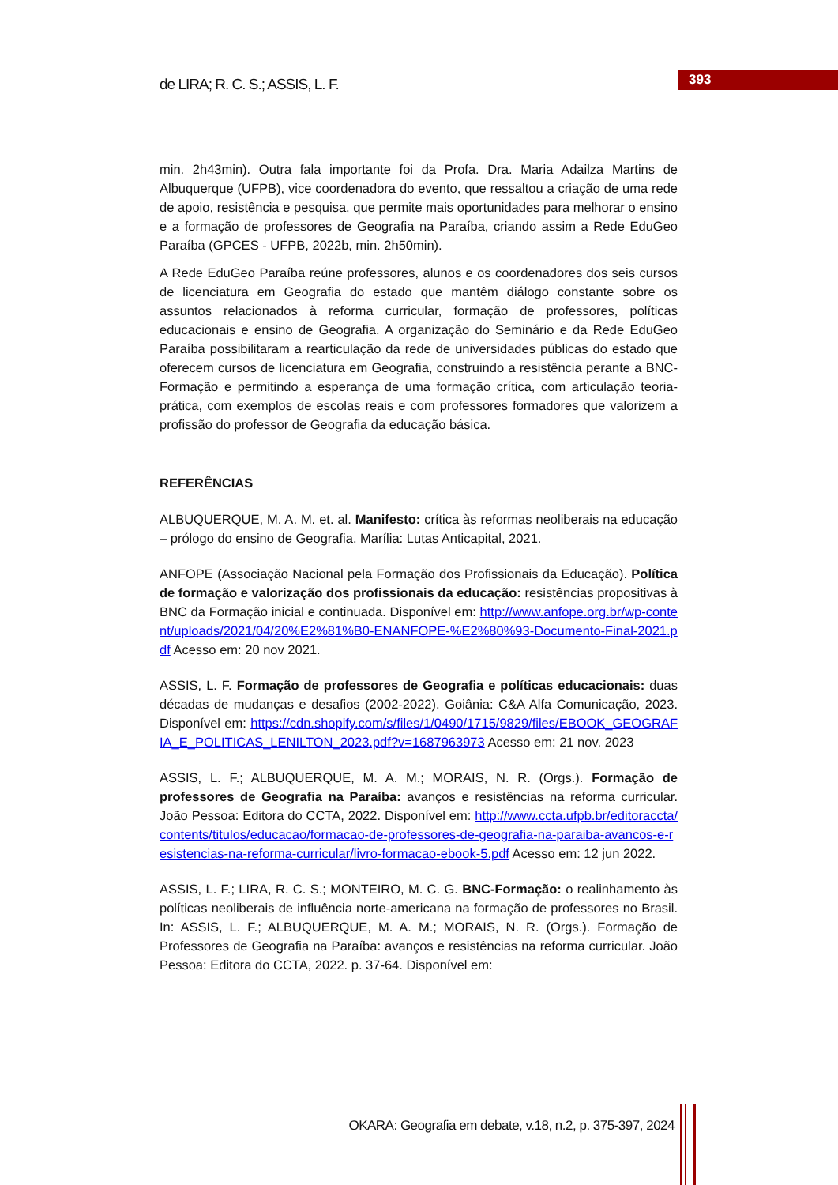de LIRA; R. C. S.; ASSIS, L. F.
393
min. 2h43min). Outra fala importante foi da Profa. Dra. Maria Adailza Martins de Albuquerque (UFPB), vice coordenadora do evento, que ressaltou a criação de uma rede de apoio, resistência e pesquisa, que permite mais oportunidades para melhorar o ensino e a formação de professores de Geografia na Paraíba, criando assim a Rede EduGeo Paraíba (GPCES - UFPB, 2022b, min. 2h50min).
A Rede EduGeo Paraíba reúne professores, alunos e os coordenadores dos seis cursos de licenciatura em Geografia do estado que mantêm diálogo constante sobre os assuntos relacionados à reforma curricular, formação de professores, políticas educacionais e ensino de Geografia. A organização do Seminário e da Rede EduGeo Paraíba possibilitaram a rearticulação da rede de universidades públicas do estado que oferecem cursos de licenciatura em Geografia, construindo a resistência perante a BNC-Formação e permitindo a esperança de uma formação crítica, com articulação teoria-prática, com exemplos de escolas reais e com professores formadores que valorizem a profissão do professor de Geografia da educação básica.
REFERÊNCIAS
ALBUQUERQUE, M. A. M. et. al. Manifesto: crítica às reformas neoliberais na educação – prólogo do ensino de Geografia. Marília: Lutas Anticapital, 2021.
ANFOPE (Associação Nacional pela Formação dos Profissionais da Educação). Política de formação e valorização dos profissionais da educação: resistências propositivas à BNC da Formação inicial e continuada. Disponível em: http://www.anfope.org.br/wp-content/uploads/2021/04/20%E2%81%B0-ENANFOPE-%E2%80%93-Documento-Final-2021.pdf Acesso em: 20 nov 2021.
ASSIS, L. F. Formação de professores de Geografia e políticas educacionais: duas décadas de mudanças e desafios (2002-2022). Goiânia: C&A Alfa Comunicação, 2023. Disponível em: https://cdn.shopify.com/s/files/1/0490/1715/9829/files/EBOOK_GEOGRAFIA_E_POLITICAS_LENILTON_2023.pdf?v=1687963973 Acesso em: 21 nov. 2023
ASSIS, L. F.; ALBUQUERQUE, M. A. M.; MORAIS, N. R. (Orgs.). Formação de professores de Geografia na Paraíba: avanços e resistências na reforma curricular. João Pessoa: Editora do CCTA, 2022. Disponível em: http://www.ccta.ufpb.br/editoraccta/contents/titulos/educacao/formacao-de-professores-de-geografia-na-paraiba-avancos-e-resistencias-na-reforma-curricular/livro-formacao-ebook-5.pdf Acesso em: 12 jun 2022.
ASSIS, L. F.; LIRA, R. C. S.; MONTEIRO, M. C. G. BNC-Formação: o realinhamento às políticas neoliberais de influência norte-americana na formação de professores no Brasil. In: ASSIS, L. F.; ALBUQUERQUE, M. A. M.; MORAIS, N. R. (Orgs.). Formação de Professores de Geografia na Paraíba: avanços e resistências na reforma curricular. João Pessoa: Editora do CCTA, 2022. p. 37-64. Disponível em:
OKARA: Geografia em debate, v.18, n.2, p. 375-397, 2024